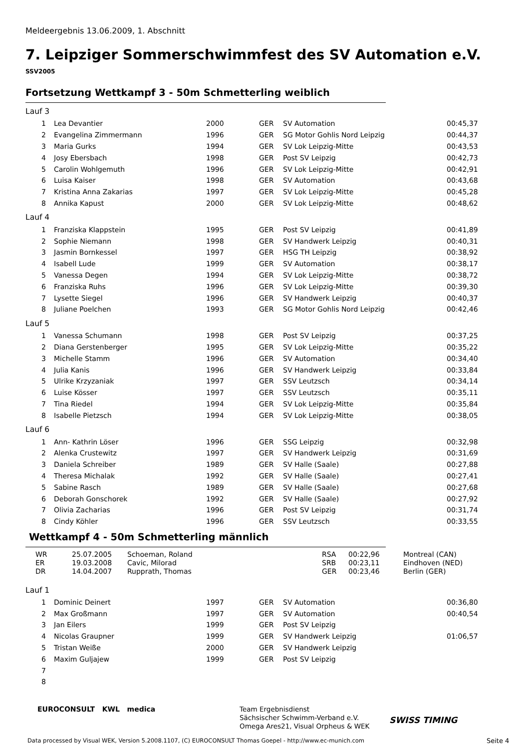Meldeergebnis 13.06.2009, 1. Abschnitt
7. Leipziger Sommerschwimmfest des SV Automation e.V.
SSV2005
Fortsetzung Wettkampf 3 - 50m Schmetterling weiblich
| Lauf 3 | | | | | |
| 1 | Lea Devantier | 2000 | GER | SV Automation | 00:45,37 |
| 2 | Evangelina Zimmermann | 1996 | GER | SG Motor Gohlis Nord Leipzig | 00:44,37 |
| 3 | Maria Gurks | 1994 | GER | SV Lok Leipzig-Mitte | 00:43,53 |
| 4 | Josy Ebersbach | 1998 | GER | Post SV Leipzig | 00:42,73 |
| 5 | Carolin Wohlgemuth | 1996 | GER | SV Lok Leipzig-Mitte | 00:42,91 |
| 6 | Luisa Kaiser | 1998 | GER | SV Automation | 00:43,68 |
| 7 | Kristina Anna Zakarias | 1997 | GER | SV Lok Leipzig-Mitte | 00:45,28 |
| 8 | Annika Kapust | 2000 | GER | SV Lok Leipzig-Mitte | 00:48,62 |
| Lauf 4 | | | | | |
| 1 | Franziska Klappstein | 1995 | GER | Post SV Leipzig | 00:41,89 |
| 2 | Sophie Niemann | 1998 | GER | SV Handwerk Leipzig | 00:40,31 |
| 3 | Jasmin Bornkessel | 1997 | GER | HSG TH Leipzig | 00:38,92 |
| 4 | Isabell Lude | 1999 | GER | SV Automation | 00:38,17 |
| 5 | Vanessa Degen | 1994 | GER | SV Lok Leipzig-Mitte | 00:38,72 |
| 6 | Franziska Ruhs | 1996 | GER | SV Lok Leipzig-Mitte | 00:39,30 |
| 7 | Lysette Siegel | 1996 | GER | SV Handwerk Leipzig | 00:40,37 |
| 8 | Juliane Poelchen | 1993 | GER | SG Motor Gohlis Nord Leipzig | 00:42,46 |
| Lauf 5 | | | | | |
| 1 | Vanessa Schumann | 1998 | GER | Post SV Leipzig | 00:37,25 |
| 2 | Diana Gerstenberger | 1995 | GER | SV Lok Leipzig-Mitte | 00:35,22 |
| 3 | Michelle Stamm | 1996 | GER | SV Automation | 00:34,40 |
| 4 | Julia Kanis | 1996 | GER | SV Handwerk Leipzig | 00:33,84 |
| 5 | Ulrike Krzyzaniak | 1997 | GER | SSV Leutzsch | 00:34,14 |
| 6 | Luise Kösser | 1997 | GER | SSV Leutzsch | 00:35,11 |
| 7 | Tina Riedel | 1994 | GER | SV Lok Leipzig-Mitte | 00:35,84 |
| 8 | Isabelle Pietzsch | 1994 | GER | SV Lok Leipzig-Mitte | 00:38,05 |
| Lauf 6 | | | | | |
| 1 | Ann- Kathrin Löser | 1996 | GER | SSG Leipzig | 00:32,98 |
| 2 | Alenka Crustewitz | 1997 | GER | SV Handwerk Leipzig | 00:31,69 |
| 3 | Daniela Schreiber | 1989 | GER | SV Halle (Saale) | 00:27,88 |
| 4 | Theresa Michalak | 1992 | GER | SV Halle (Saale) | 00:27,41 |
| 5 | Sabine Rasch | 1989 | GER | SV Halle (Saale) | 00:27,68 |
| 6 | Deborah Gonschorek | 1992 | GER | SV Halle (Saale) | 00:27,92 |
| 7 | Olivia Zacharias | 1996 | GER | Post SV Leipzig | 00:31,74 |
| 8 | Cindy Köhler | 1996 | GER | SSV Leutzsch | 00:33,55 |
Wettkampf 4 - 50m Schmetterling männlich
| WR | 25.07.2005 | Schoeman, Roland | RSA | 00:22,96 | Montreal (CAN) |
| ER | 19.03.2008 | Cavic, Milorad | SRB | 00:23,11 | Eindhoven (NED) |
| DR | 14.04.2007 | Rupprath, Thomas | GER | 00:23,46 | Berlin (GER) |
| Lauf 1 | | | | | |
| 1 | Dominic Deinert | 1997 | GER | SV Automation | 00:36,80 |
| 2 | Max Großmann | 1997 | GER | SV Automation | 00:40,54 |
| 3 | Jan Eilers | 1999 | GER | Post SV Leipzig | |
| 4 | Nicolas Graupner | 1999 | GER | SV Handwerk Leipzig | 01:06,57 |
| 5 | Tristan Weiße | 2000 | GER | SV Handwerk Leipzig | |
| 6 | Maxim Guljajew | 1999 | GER | Post SV Leipzig | |
| 7 | | | | | |
| 8 | | | | | |
EUROCONSULT KWL medica
Team Ergebnisdienst
Sächsischer Schwimm-Verband e.V.
Omega Ares21, Visual Orpheus & WEK
SWISS TIMING
Data processed by Visual WEK, Version 5.2008.1107, (C) EUROCONSULT Thomas Goepel - http://www.ec-munich.com
Seite 4